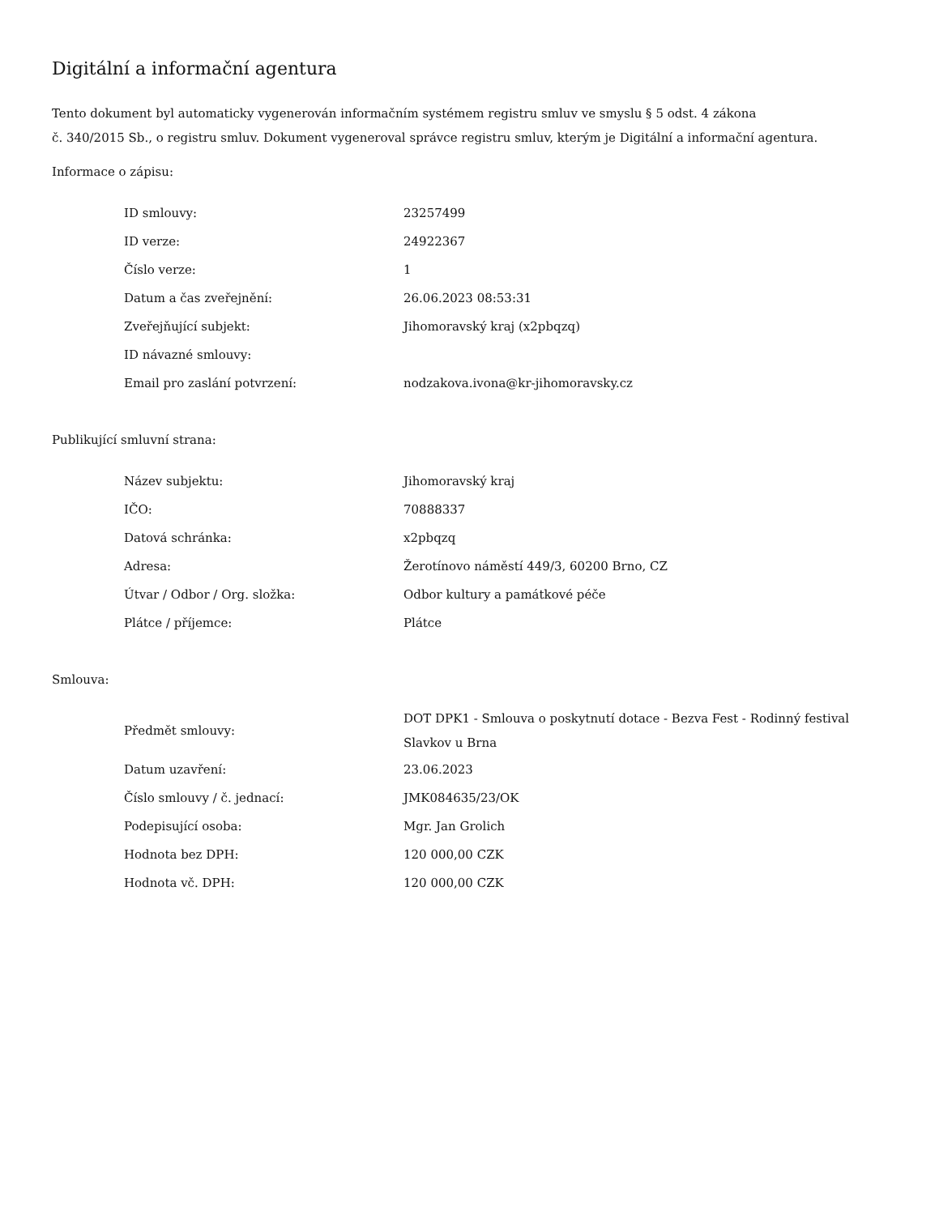Digitální a informační agentura
Tento dokument byl automaticky vygenerován informačním systémem registru smluv ve smyslu § 5 odst. 4 zákona
č. 340/2015 Sb., o registru smluv. Dokument vygeneroval správce registru smluv, kterým je Digitální a informační agentura.
Informace o zápisu:
| ID smlouvy: | 23257499 |
| ID verze: | 24922367 |
| Číslo verze: | 1 |
| Datum a čas zveřejnění: | 26.06.2023 08:53:31 |
| Zveřejňující subjekt: | Jihomoravský kraj (x2pbqzq) |
| ID návazné smlouvy: | |
| Email pro zaslání potvrzení: | nodzakova.ivona@kr-jihomoravsky.cz |
Publikující smluvní strana:
| Název subjektu: | Jihomoravský kraj |
| IČO: | 70888337 |
| Datová schránka: | x2pbqzq |
| Adresa: | Žerotínovo náměstí 449/3, 60200 Brno, CZ |
| Útvar / Odbor / Org. složka: | Odbor kultury a památkové péče |
| Plátce / příjemce: | Plátce |
Smlouva:
| Předmět smlouvy: | DOT DPK1 - Smlouva o poskytnutí dotace - Bezva Fest - Rodinný festival Slavkov u Brna |
| Datum uzavření: | 23.06.2023 |
| Číslo smlouvy / č. jednací: | JMK084635/23/OK |
| Podepisující osoba: | Mgr. Jan Grolich |
| Hodnota bez DPH: | 120 000,00 CZK |
| Hodnota vč. DPH: | 120 000,00 CZK |